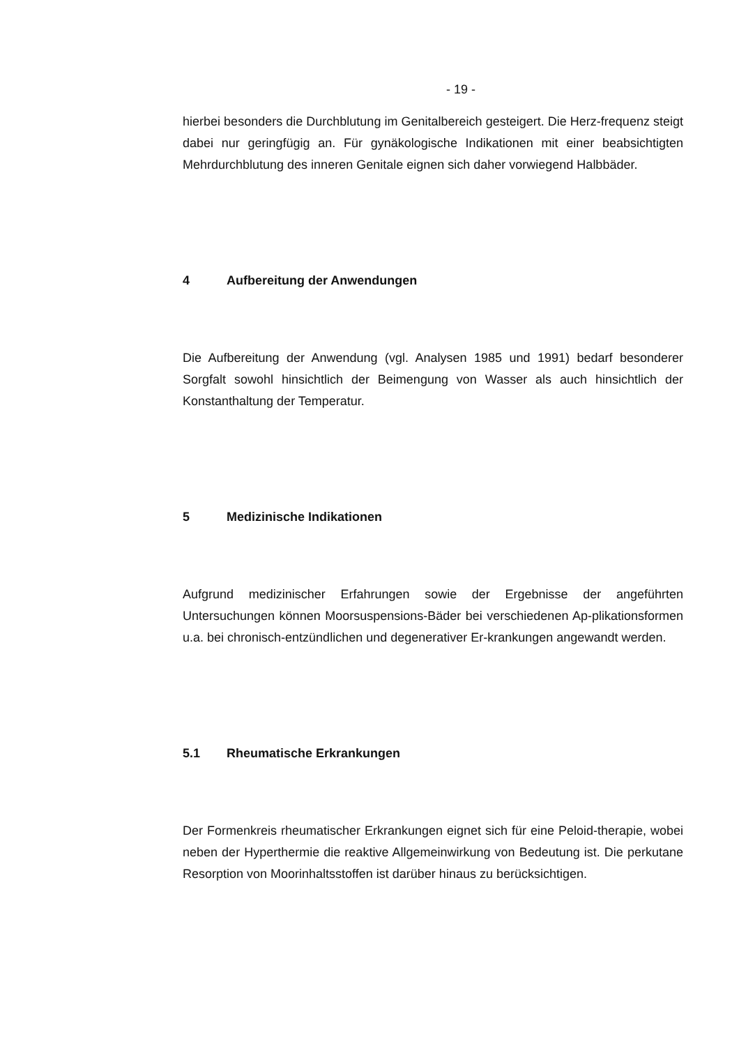- 19 -
hierbei besonders die Durchblutung im Genitalbereich gesteigert. Die Herz-frequenz steigt dabei nur geringfügig an. Für gynäkologische Indikationen mit einer beabsichtigten Mehrdurchblutung des inneren Genitale eignen sich daher vorwiegend Halbbäder.
4 Aufbereitung der Anwendungen
Die Aufbereitung der Anwendung (vgl. Analysen 1985 und 1991) bedarf besonderer Sorgfalt sowohl hinsichtlich der Beimengung von Wasser als auch hinsichtlich der Konstanthaltung der Temperatur.
5 Medizinische Indikationen
Aufgrund medizinischer Erfahrungen sowie der Ergebnisse der angeführten Untersuchungen können Moorsuspensions-Bäder bei verschiedenen Ap-plikationsformen u.a. bei chronisch-entzündlichen und degenerativer Er-krankungen angewandt werden.
5.1 Rheumatische Erkrankungen
Der Formenkreis rheumatischer Erkrankungen eignet sich für eine Peloid-therapie, wobei neben der Hyperthermie die reaktive Allgemeinwirkung von Bedeutung ist. Die perkutane Resorption von Moorinhaltsstoffen ist darüber hinaus zu berücksichtigen.